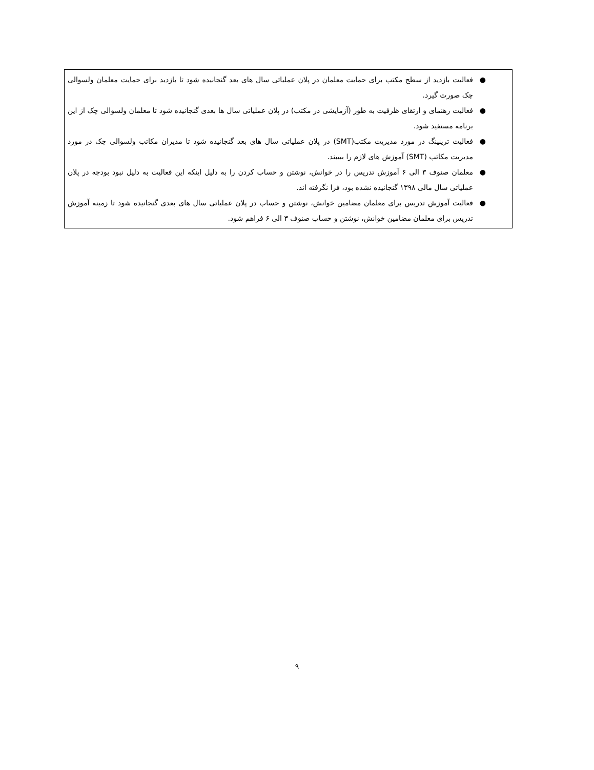● فعالیت بازدید از سطح مکتب برای حمایت معلمان در پلان عملیاتی سال های بعد گنجانیده شود تا بازدید برای حمایت معلمان ولسوالی چک صورت گیرد.
● فعالیت رهنمای و ارتقای ظرفیت به طور (آزمایشی در مکتب) در پلان عملیاتی سال ها بعدی گنجانیده شود تا معلمان ولسوالی چک از این برنامه مستفید شود.
● فعالیت ترینینگ در مورد مدیریت مکتب(SMT) در پلان عملیاتی سال های بعد گنجانیده شود تا مدیران مکاتب ولسوالی چک در مورد مدیریت مکاتب (SMT) آموزش های لازم را ببیبند.
● معلمان صنوف ۳ الی ۶ آموزش تدریس را در خوانش، نوشتن و حساب کردن را به دلیل اینکه این فعالیت به دلیل نبود بودجه در پلان عملیاتی سال مالی ۱۳۹۸ گنجانیده نشده بود، فرا نگرفته اند.
● فعالیت آموزش تدریس برای معلمان مضامین خوانش، نوشتن و حساب در پلان عملیاتی سال های بعدی گنجانیده شود تا زمینه آموزش تدریس برای معلمان مضامین خوانش، نوشتن و حساب صنوف ۳ الی ۶ فراهم شود.
۹